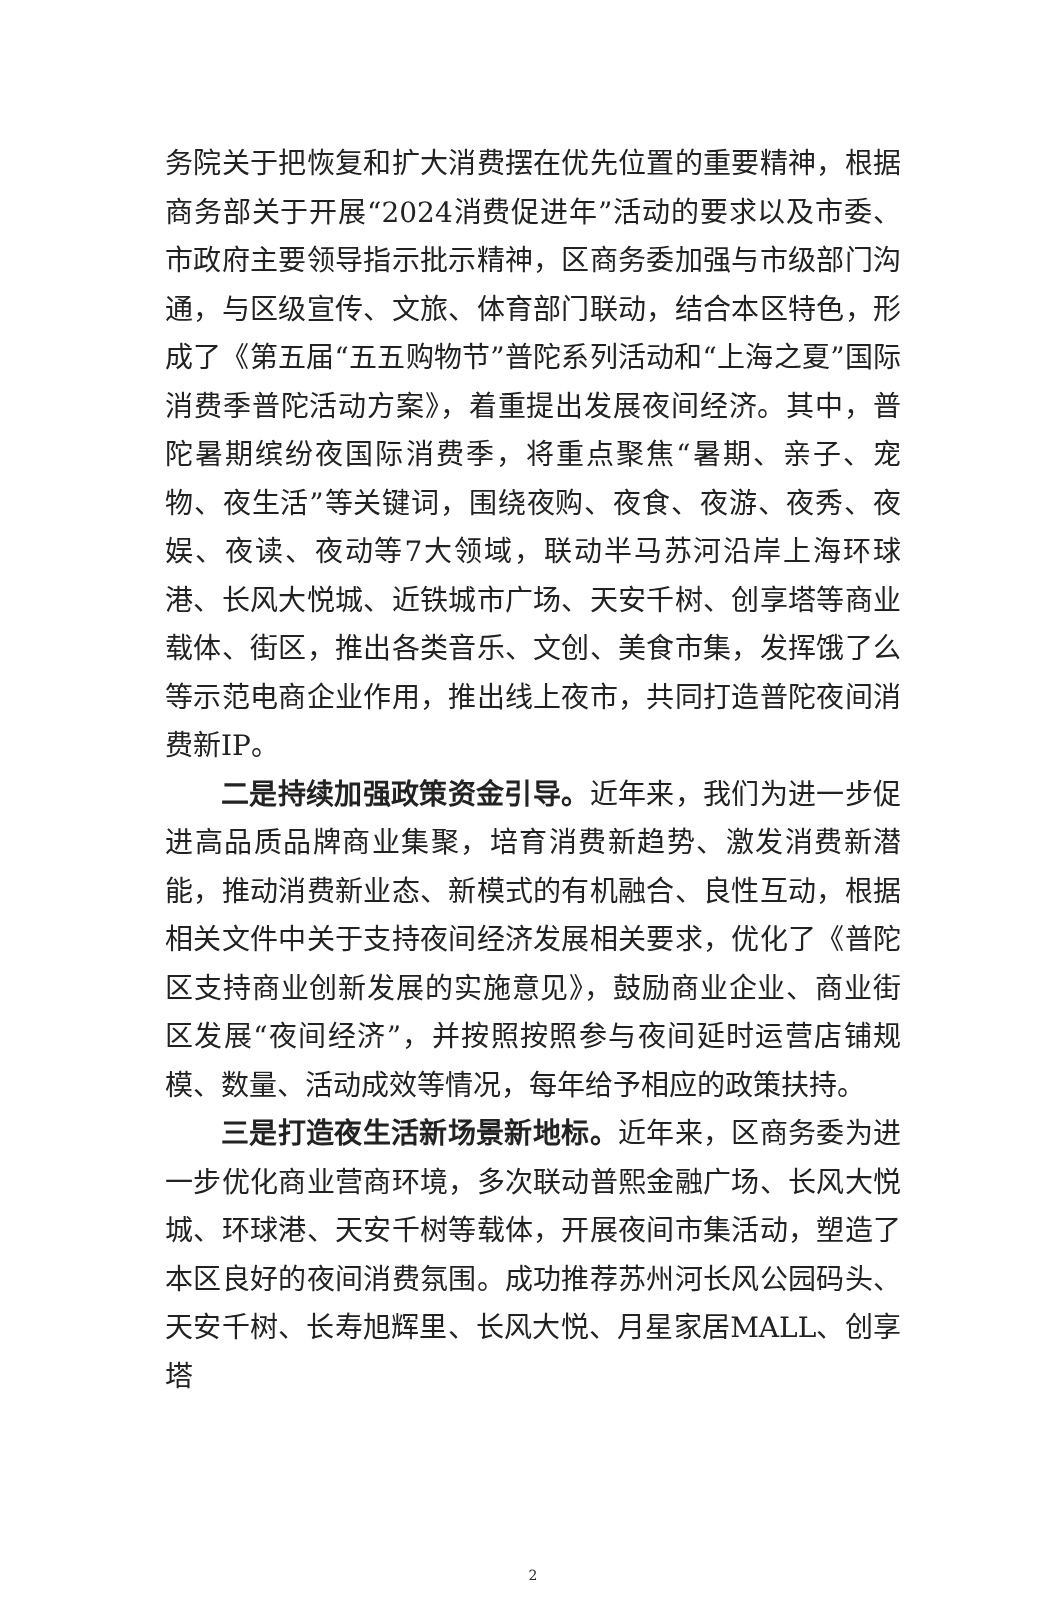务院关于把恢复和扩大消费摆在优先位置的重要精神，根据商务部关于开展“2024消费促进年”活动的要求以及市委、市政府主要领导指示批示精神，区商务委加强与市级部门沟通，与区级宣传、文旅、体育部门联动，结合本区特色，形成了《第五届“五五购物节”普陀系列活动和“上海之夏”国际消费季普陀活动方案》，着重提出发展夜间经济。其中，普陀暑期缤纷夜国际消费季，将重点聚焦“暑期、亲子、宠物、夜生活”等关键词，围绕夜购、夜食、夜游、夜秀、夜娱、夜读、夜动等7大领域，联动半马苏河沿岸上海环球港、长风大悦城、近铁城市广场、天安千树、创享塔等商业载体、街区，推出各类音乐、文创、美食市集，发挥饿了么等示范电商企业作用，推出线上夜市，共同打造普陀夜间消费新IP。
二是持续加强政策资金引导。近年来，我们为进一步促进高品质品牌商业集聚，培育消费新趋势、激发消费新潜能，推动消费新业态、新模式的有机融合、良性互动，根据相关文件中关于支持夜间经济发展相关要求，优化了《普陀区支持商业创新发展的实施意见》，鼓励商业企业、商业街区发展“夜间经济”，并按照按照参与夜间延时运营店铺规模、数量、活动成效等情况，每年给予相应的政策扶持。
三是打造夜生活新场景新地标。近年来，区商务委为进一步优化商业营商环境，多次联动普熙金融广场、长风大悦城、环球港、天安千树等载体，开展夜间市集活动，塑造了本区良好的夜间消费氛围。成功推荐苏州河长风公园码头、天安千树、长寿旭辉里、长风大悦、月星家居MALL、创享塔
2